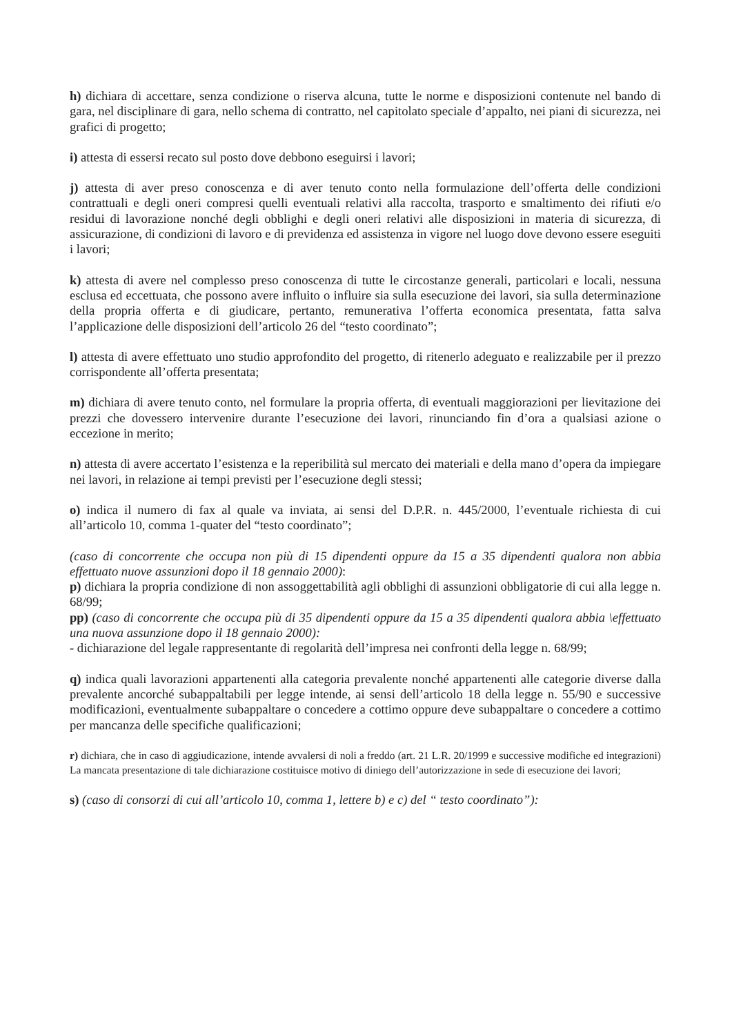h) dichiara di accettare, senza condizione o riserva alcuna, tutte le norme e disposizioni contenute nel bando di gara, nel disciplinare di gara, nello schema di contratto, nel capitolato speciale d’appalto, nei piani di sicurezza, nei grafici di progetto;
i) attesta di essersi recato sul posto dove debbono eseguirsi i lavori;
j) attesta di aver preso conoscenza e di aver tenuto conto nella formulazione dell’offerta delle condizioni contrattuali e degli oneri compresi quelli eventuali relativi alla raccolta, trasporto e smaltimento dei rifiuti e/o residui di lavorazione nonché degli obblighi e degli oneri relativi alle disposizioni in materia di sicurezza, di assicurazione, di condizioni di lavoro e di previdenza ed assistenza in vigore nel luogo dove devono essere eseguiti i lavori;
k) attesta di avere nel complesso preso conoscenza di tutte le circostanze generali, particolari e locali, nessuna esclusa ed eccettuata, che possono avere influito o influire sia sulla esecuzione dei lavori, sia sulla determinazione della propria offerta e di giudicare, pertanto, remunerativa l’offerta economica presentata, fatta salva l’applicazione delle disposizioni dell’articolo 26 del “testo coordinato”;
l) attesta di avere effettuato uno studio approfondito del progetto, di ritenerlo adeguato e realizzabile per il prezzo corrispondente all’offerta presentata;
m) dichiara di avere tenuto conto, nel formulare la propria offerta, di eventuali maggiorazioni per lievitazione dei prezzi che dovessero intervenire durante l’esecuzione dei lavori, rinunciando fin d’ora a qualsiasi azione o eccezione in merito;
n) attesta di avere accertato l’esistenza e la reperibilità sul mercato dei materiali e della mano d’opera da impiegare nei lavori, in relazione ai tempi previsti per l’esecuzione degli stessi;
o) indica il numero di fax al quale va inviata, ai sensi del D.P.R. n. 445/2000, l’eventuale richiesta di cui all’articolo 10, comma 1-quater del “testo coordinato”;
(caso di concorrente che occupa non più di 15 dipendenti oppure da 15 a 35 dipendenti qualora non abbia effettuato nuove assunzioni dopo il 18 gennaio 2000):
p) dichiara la propria condizione di non assoggettabilità agli obblighi di assunzioni obbligatorie di cui alla legge n. 68/99;
pp) (caso di concorrente che occupa più di 35 dipendenti oppure da 15 a 35 dipendenti qualora abbia \effettuato una nuova assunzione dopo il 18 gennaio 2000):
- dichiarazione del legale rappresentante di regolarità dell’impresa nei confronti della legge n. 68/99;
q) indica quali lavorazioni appartenenti alla categoria prevalente nonché appartenenti alle categorie diverse dalla prevalente ancorché subappaltabili per legge intende, ai sensi dell’articolo 18 della legge n. 55/90 e successive modificazioni, eventualmente subappaltare o concedere a cottimo oppure deve subappaltare o concedere a cottimo per mancanza delle specifiche qualificazioni;
r) dichiara, che in caso di aggiudicazione, intende avvalersi di noli a freddo (art. 21 L.R. 20/1999 e successive modifiche ed integrazioni) La mancata presentazione di tale dichiarazione costituisce motivo di diniego dell’autorizzazione in sede di esecuzione dei lavori;
s) (caso di consorzi di cui all’articolo 10, comma 1, lettere b) e c) del “ testo coordinato”):